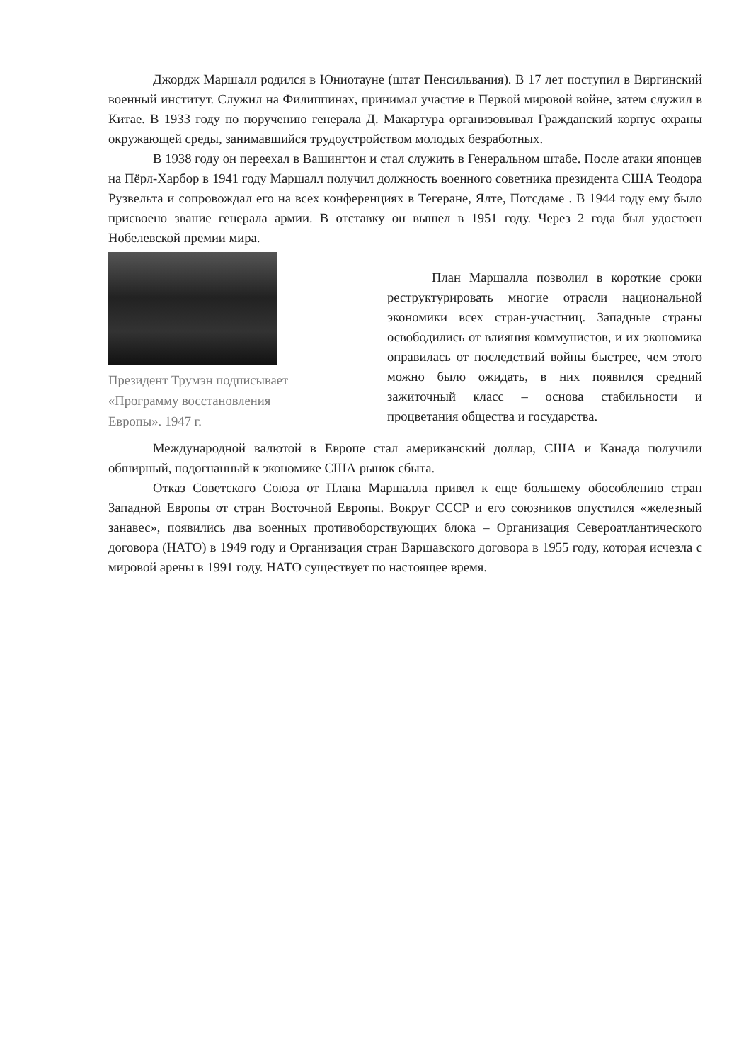Джордж Маршалл родился в Юниотауне (штат Пенсильвания). В 17 лет поступил в Виргинский военный институт. Служил на Филиппинах, принимал участие в Первой мировой войне, затем служил в Китае. В 1933 году по поручению генерала Д. Макартура организовывал Гражданский корпус охраны окружающей среды, занимавшийся трудоустройством молодых безработных.
В 1938 году он переехал в Вашингтон и стал служить в Генеральном штабе. После атаки японцев на Пёрл-Харбор в 1941 году Маршалл получил должность военного советника президента США Теодора Рузвельта и сопровождал его на всех конференциях в Тегеране, Ялте, Потсдаме . В 1944 году ему было присвоено звание генерала армии. В отставку он вышел в 1951 году. Через 2 года был удостоен Нобелевской премии мира.
Президент Трумэн подписывает «Программу восстановления Европы». 1947 г.
План Маршалла позволил в короткие сроки реструктурировать многие отрасли национальной экономики всех стран-участниц. Западные страны освободились от влияния коммунистов, и их экономика оправилась от последствий войны быстрее, чем этого можно было ожидать, в них появился средний зажиточный класс – основа стабильности и процветания общества и государства.
Международной валютой в Европе стал американский доллар, США и Канада получили обширный, подогнанный к экономике США рынок сбыта.
Отказ Советского Союза от Плана Маршалла привел к еще большему обособлению стран Западной Европы от стран Восточной Европы. Вокруг СССР и его союзников опустился «железный занавес», появились два военных противоборствующих блока – Организация Североатлантического договора (НАТО) в 1949 году и Организация стран Варшавского договора в 1955 году, которая исчезла с мировой арены в 1991 году. НАТО существует по настоящее время.